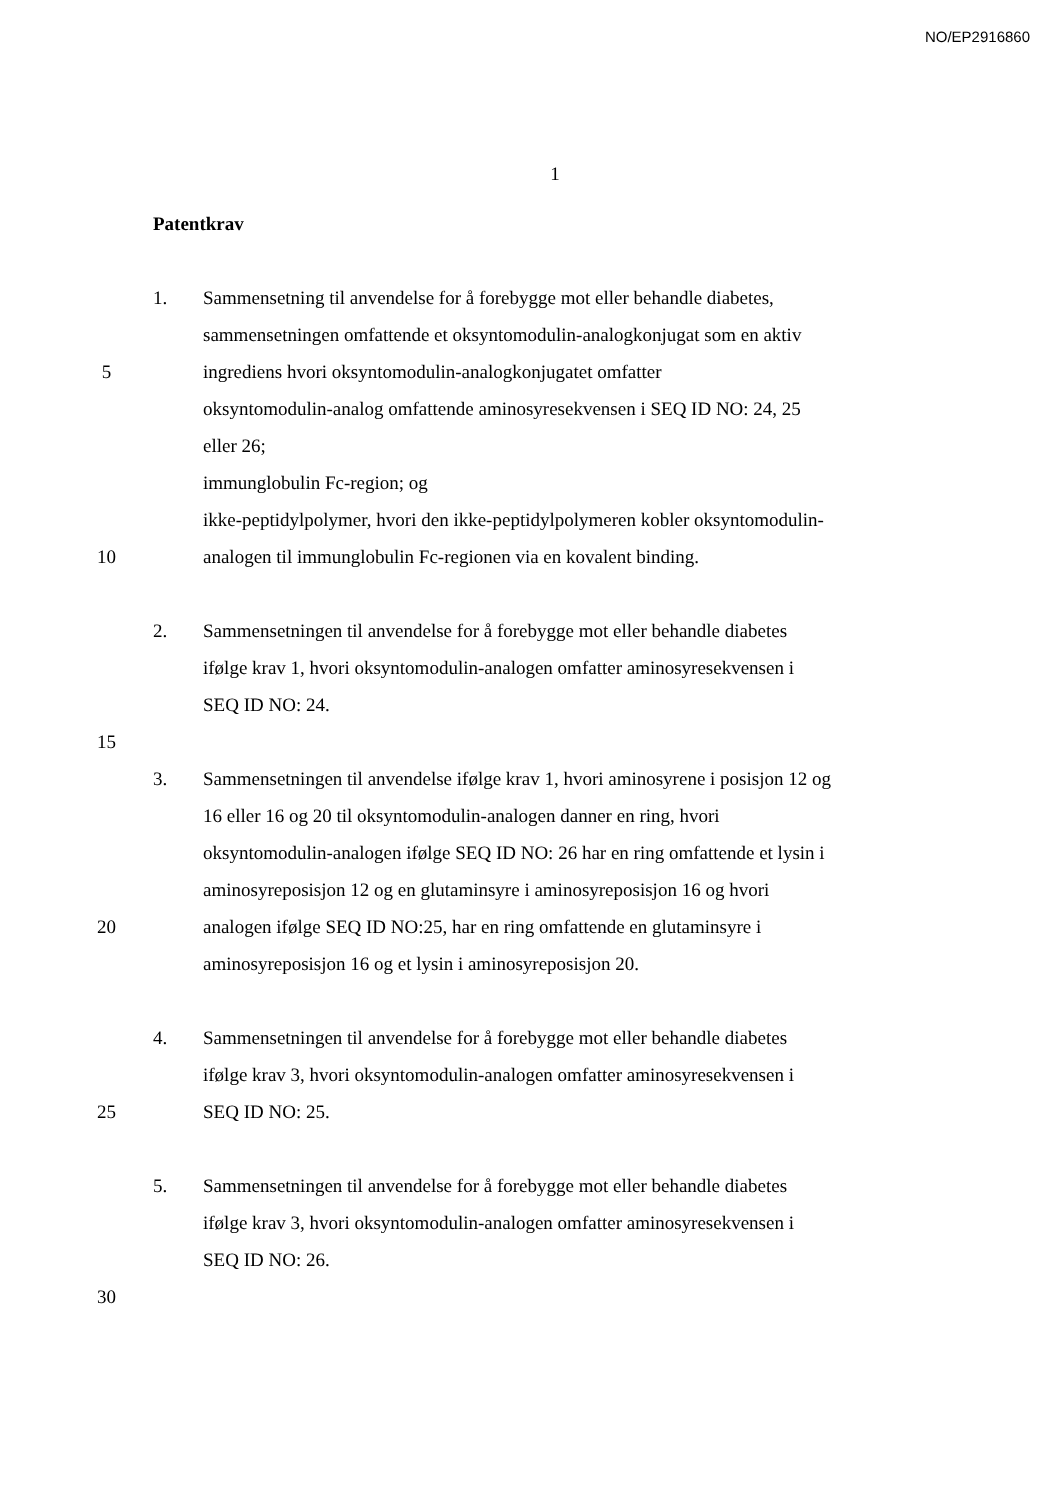NO/EP2916860
1
Patentkrav
1. Sammensetning til anvendelse for å forebygge mot eller behandle diabetes,
sammensetningen omfattende et oksyntomodulin-analogkonjugat som en aktiv
5 ingrediens hvori oksyntomodulin-analogkonjugatet omfatter
oksyntomodulin-analog omfattende aminosyresekvensen i SEQ ID NO: 24, 25
eller 26;
immunglobulin Fc-region; og
ikke-peptidylpolymer, hvori den ikke-peptidylpolymeren kobler oksyntomodulin-
10 analogen til immunglobulin Fc-regionen via en kovalent binding.
2. Sammensetningen til anvendelse for å forebygge mot eller behandle diabetes
ifølge krav 1, hvori oksyntomodulin-analogen omfatter aminosyresekvensen i
SEQ ID NO: 24.
15
3. Sammensetningen til anvendelse ifølge krav 1, hvori aminosyrene i posisjon 12 og
16 eller 16 og 20 til oksyntomodulin-analogen danner en ring, hvori
oksyntomodulin-analogen ifølge SEQ ID NO: 26 har en ring omfattende et lysin i
aminosyreposisjon 12 og en glutaminsyre i aminosyreposisjon 16 og hvori
20 analogen ifølge SEQ ID NO:25, har en ring omfattende en glutaminsyre i
aminosyreposisjon 16 og et lysin i aminosyreposisjon 20.
4. Sammensetningen til anvendelse for å forebygge mot eller behandle diabetes
ifølge krav 3, hvori oksyntomodulin-analogen omfatter aminosyresekvensen i
25 SEQ ID NO: 25.
5. Sammensetningen til anvendelse for å forebygge mot eller behandle diabetes
ifølge krav 3, hvori oksyntomodulin-analogen omfatter aminosyresekvensen i
SEQ ID NO: 26.
30